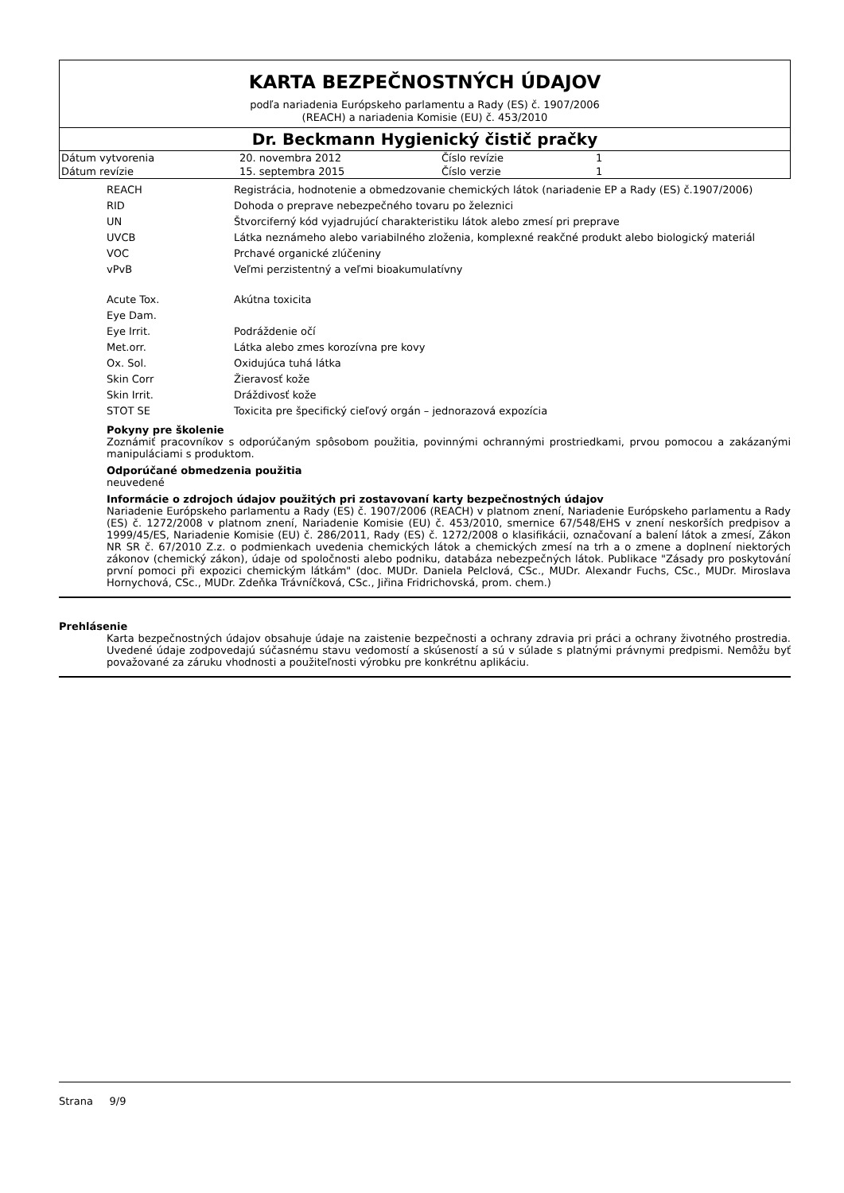KARTA BEZPEČNOSTNÝCH ÚDAJOV
podľa nariadenia Európskeho parlamentu a Rady (ES) č. 1907/2006
(REACH) a nariadenia Komisie (EU) č. 453/2010
Dr. Beckmann Hygienický čistič pračky
| Dátum vytvorenia | 20. novembra 2012 | Číslo revízie | 1 |
| Dátum revízie | 15. septembra 2015 | Číslo verzie | 1 |
| REACH | Registrácia, hodnotenie a obmedzovanie chemických látok (nariadenie EP a Rady (ES) č.1907/2006) |
| RID | Dohoda o preprave nebezpečného tovaru po železnici |
| UN | Štvorciferný kód vyjadrujúcí charakteristiku látok alebo zmesí pri preprave |
| UVCB | Látka neznámeho alebo variabilného zloženia, komplexné reakčné produkt alebo biologický materiál |
| VOC | Prchavé organické zlúčeniny |
| vPvB | Veľmi perzistentný a veľmi bioakumulatívny |
| Acute Tox. | Akútna toxicita |
| Eye Dam. | |
| Eye Irrit. | Podráždenie očí |
| Met.orr. | Látka alebo zmes korozívna pre kovy |
| Ox. Sol. | Oxidujúca tuhá látka |
| Skin Corr | Žieravosť kože |
| Skin Irrit. | Dráždivosť kože |
| STOT SE | Toxicita pre špecifický cieľový orgán – jednorazová expozícia |
Pokyny pre školenie
Zoznámiť pracovníkov s odporúčaným spôsobom použitia, povinnými ochrannými prostriedkami, prvou pomocou a zakázanými manipuláciami s produktom.
Odporúčané obmedzenia použitia
neuvedené
Informácie o zdrojoch údajov použitých pri zostavovaní karty bezpečnostných údajov
Nariadenie Európskeho parlamentu a Rady (ES) č. 1907/2006 (REACH) v platnom znení, Nariadenie Európskeho parlamentu a Rady (ES) č. 1272/2008 v platnom znení, Nariadenie Komisie (EU) č. 453/2010, smernice 67/548/EHS v znení neskorších predpisov a 1999/45/ES, Nariadenie Komisie (EU) č. 286/2011, Rady (ES) č. 1272/2008 o klasifikácii, označovaní a balení látok a zmesí, Zákon NR SR č. 67/2010 Z.z. o podmienkach uvedenia chemických látok a chemických zmesí na trh a o zmene a doplnení niektorých zákonov (chemický zákon), údaje od spoločnosti alebo podniku, databáza nebezpečných látok. Publikace "Zásady pro poskytování první pomoci při expozici chemickým látkám" (doc. MUDr. Daniela Pelclová, CSc., MUDr. Alexandr Fuchs, CSc., MUDr. Miroslava Hornychová, CSc., MUDr. Zdeňka Trávníčková, CSc., Jiřina Fridrichovská, prom. chem.)
Prehlásenie
Karta bezpečnostných údajov obsahuje údaje na zaistenie bezpečnosti a ochrany zdravia pri práci a ochrany životného prostredia. Uvedené údaje zodpovedajú súčasnému stavu vedomostí a skúseností a sú v súlade s platnými právnymi predpismi. Nemôžu byť považované za záruku vhodnosti a použiteľnosti výrobku pre konkrétnu aplikáciu.
Strana 9/9